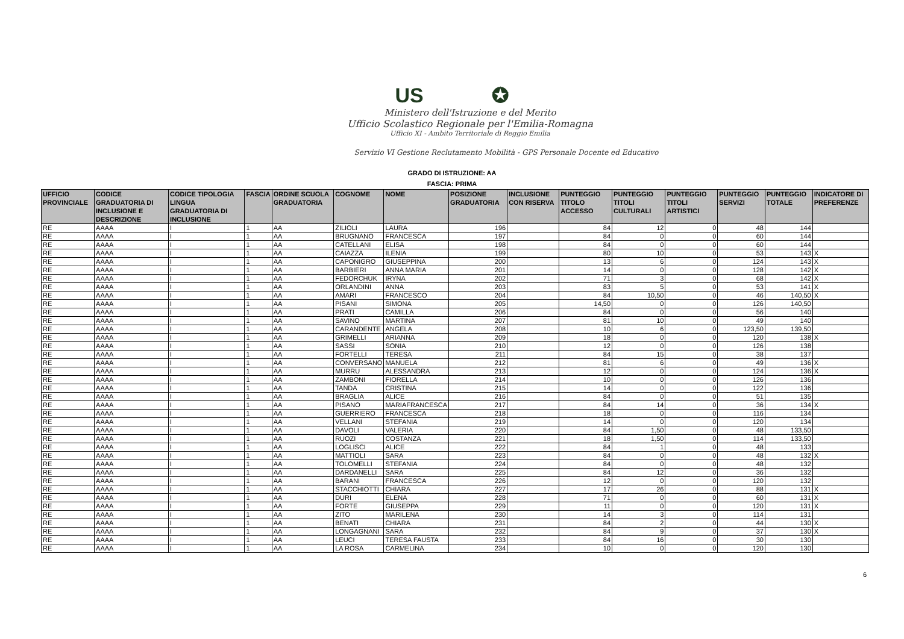US ✪
Ministero dell'Istruzione e del Merito
Ufficio Scolastico Regionale per l'Emilia-Romagna
Ufficio XI - Ambito Territoriale di Reggio Emilia
Servizio VI Gestione Reclutamento Mobilità - GPS Personale Docente ed Educativo
GRADO DI ISTRUZIONE: AA
FASCIA: PRIMA
| UFFICIO PROVINCIALE | CODICE GRADUATORIA DI INCLUSIONE E DESCRIZIONE | CODICE TIPOLOGIA LINGUA GRADUATORIA DI INCLUSIONE | FASCIA | ORDINE SCUOLA GRADUATORIA | COGNOME | NOME | POSIZIONE GRADUATORIA | INCLUSIONE CON RISERVA | PUNTEGGIO TITOLO ACCESSO | PUNTEGGIO TITOLI CULTURALI | PUNTEGGIO TITOLI ARTISTICI | PUNTEGGIO SERVIZI | PUNTEGGIO TOTALE | INDICATORE DI PREFERENZE |
| --- | --- | --- | --- | --- | --- | --- | --- | --- | --- | --- | --- | --- | --- | --- |
| RE | AAAA | I | 1 | AA | ZILIOLI | LAURA | 196 | | 84 | 12 | 0 | 48 | 144 | |
| RE | AAAA | I | 1 | AA | BRUGNANO | FRANCESCA | 197 | | 84 | 0 | 0 | 60 | 144 | |
| RE | AAAA | I | 1 | AA | CATELLANI | ELISA | 198 | | 84 | 0 | 0 | 60 | 144 | |
| RE | AAAA | I | 1 | AA | CAIAZZA | ILENIA | 199 | | 80 | 10 | 0 | 53 | 143 | X |
| RE | AAAA | I | 1 | AA | CAPONIGRO | GIUSEPPINA | 200 | | 13 | 6 | 0 | 124 | 143 | X |
| RE | AAAA | I | 1 | AA | BARBIERI | ANNA MARIA | 201 | | 14 | 0 | 0 | 128 | 142 | X |
| RE | AAAA | I | 1 | AA | FEDORCHUK | IRYNA | 202 | | 71 | 3 | 0 | 68 | 142 | X |
| RE | AAAA | I | 1 | AA | ORLANDINI | ANNA | 203 | | 83 | 5 | 0 | 53 | 141 | X |
| RE | AAAA | I | 1 | AA | AMARI | FRANCESCO | 204 | | 84 | 10,50 | 0 | 46 | 140,50 | X |
| RE | AAAA | I | 1 | AA | PISANI | SIMONA | 205 | | 14,50 | 0 | 0 | 126 | 140,50 | |
| RE | AAAA | I | 1 | AA | PRATI | CAMILLA | 206 | | 84 | 0 | 0 | 56 | 140 | |
| RE | AAAA | I | 1 | AA | SAVINO | MARTINA | 207 | | 81 | 10 | 0 | 49 | 140 | |
| RE | AAAA | I | 1 | AA | CARANDENTE | ANGELA | 208 | | 10 | 6 | 0 | 123,50 | 139,50 | |
| RE | AAAA | I | 1 | AA | GRIMELLI | ARIANNA | 209 | | 18 | 0 | 0 | 120 | 138 | X |
| RE | AAAA | I | 1 | AA | SASSI | SONIA | 210 | | 12 | 0 | 0 | 126 | 138 | |
| RE | AAAA | I | 1 | AA | FORTELLI | TERESA | 211 | | 84 | 15 | 0 | 38 | 137 | |
| RE | AAAA | I | 1 | AA | CONVERSANO | MANUELA | 212 | | 81 | 6 | 0 | 49 | 136 | X |
| RE | AAAA | I | 1 | AA | MURRU | ALESSANDRA | 213 | | 12 | 0 | 0 | 124 | 136 | X |
| RE | AAAA | I | 1 | AA | ZAMBONI | FIORELLA | 214 | | 10 | 0 | 0 | 126 | 136 | |
| RE | AAAA | I | 1 | AA | TANDA | CRISTINA | 215 | | 14 | 0 | 0 | 122 | 136 | |
| RE | AAAA | I | 1 | AA | BRAGLIA | ALICE | 216 | | 84 | 0 | 0 | 51 | 135 | |
| RE | AAAA | I | 1 | AA | PISANO | MARIAFRANCESCA | 217 | | 84 | 14 | 0 | 36 | 134 | X |
| RE | AAAA | I | 1 | AA | GUERRIERO | FRANCESCA | 218 | | 18 | 0 | 0 | 116 | 134 | |
| RE | AAAA | I | 1 | AA | VELLANI | STEFANIA | 219 | | 14 | 0 | 0 | 120 | 134 | |
| RE | AAAA | I | 1 | AA | DAVOLI | VALERIA | 220 | | 84 | 1,50 | 0 | 48 | 133,50 | |
| RE | AAAA | I | 1 | AA | RUOZI | COSTANZA | 221 | | 18 | 1,50 | 0 | 114 | 133,50 | |
| RE | AAAA | I | 1 | AA | LOGLISCI | ALICE | 222 | | 84 | 1 | 0 | 48 | 133 | |
| RE | AAAA | I | 1 | AA | MATTIOLI | SARA | 223 | | 84 | 0 | 0 | 48 | 132 | X |
| RE | AAAA | I | 1 | AA | TOLOMELLI | STEFANIA | 224 | | 84 | 0 | 0 | 48 | 132 | |
| RE | AAAA | I | 1 | AA | DARDANELLI | SARA | 225 | | 84 | 12 | 0 | 36 | 132 | |
| RE | AAAA | I | 1 | AA | BARANI | FRANCESCA | 226 | | 12 | 0 | 0 | 120 | 132 | |
| RE | AAAA | I | 1 | AA | STACCHIOTTI | CHIARA | 227 | | 17 | 26 | 0 | 88 | 131 | X |
| RE | AAAA | I | 1 | AA | DURI | ELENA | 228 | | 71 | 0 | 0 | 60 | 131 | X |
| RE | AAAA | I | 1 | AA | FORTE | GIUSEPPA | 229 | | 11 | 0 | 0 | 120 | 131 | X |
| RE | AAAA | I | 1 | AA | ZITO | MARILENA | 230 | | 14 | 3 | 0 | 114 | 131 | |
| RE | AAAA | I | 1 | AA | BENATI | CHIARA | 231 | | 84 | 2 | 0 | 44 | 130 | X |
| RE | AAAA | I | 1 | AA | LONGAGNANI | SARA | 232 | | 84 | 9 | 0 | 37 | 130 | X |
| RE | AAAA | I | 1 | AA | LEUCI | TERESA FAUSTA | 233 | | 84 | 16 | 0 | 30 | 130 | |
| RE | AAAA | I | 1 | AA | LA ROSA | CARMELINA | 234 | | 10 | 0 | 0 | 120 | 130 | |
6